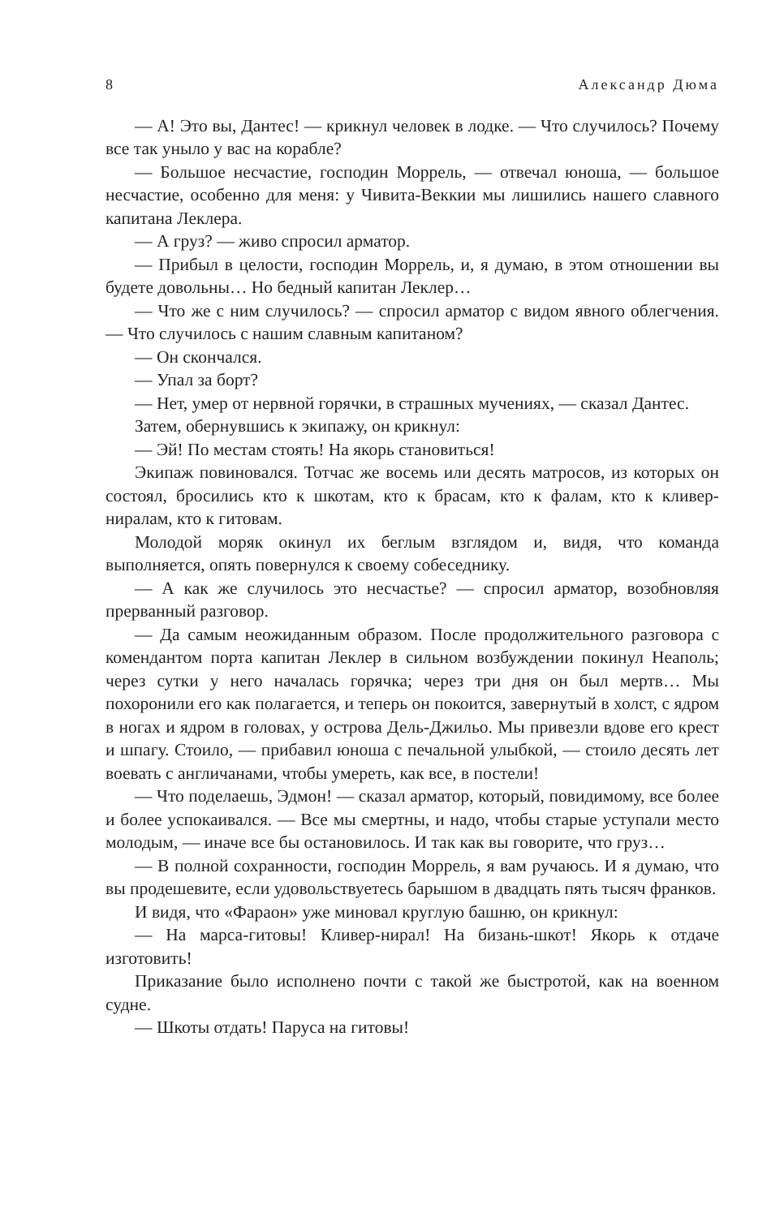8 Александр Дюма
— А! Это вы, Дантес! — крикнул человек в лодке. — Что случилось? Почему все так уныло у вас на корабле?
— Большое несчастие, господин Моррель, — отвечал юноша, — большое несчастие, особенно для меня: у Чивита-Веккии мы лишились нашего славного капитана Леклера.
— А груз? — живо спросил арматор.
— Прибыл в целости, господин Моррель, и, я думаю, в этом отношении вы будете довольны… Но бедный капитан Леклер…
— Что же с ним случилось? — спросил арматор с видом явного облегчения. — Что случилось с нашим славным капитаном?
— Он скончался.
— Упал за борт?
— Нет, умер от нервной горячки, в страшных мучениях, — сказал Дантес.
Затем, обернувшись к экипажу, он крикнул:
— Эй! По местам стоять! На якорь становиться!
Экипаж повиновался. Тотчас же восемь или десять матросов, из которых он состоял, бросились кто к шкотам, кто к брасам, кто к фалам, кто к кливер-ниралам, кто к гитовам.
Молодой моряк окинул их беглым взглядом и, видя, что команда выполняется, опять повернулся к своему собеседнику.
— А как же случилось это несчастье? — спросил арматор, возобновляя прерванный разговор.
— Да самым неожиданным образом. После продолжительного разговора с комендантом порта капитан Леклер в сильном возбуждении покинул Неаполь; через сутки у него началась горячка; через три дня он был мертв… Мы похоронили его как полагается, и теперь он покоится, завернутый в холст, с ядром в ногах и ядром в головах, у острова Дель-Джильо. Мы привезли вдове его крест и шпагу. Стоило, — прибавил юноша с печальной улыбкой, — стоило десять лет воевать с англичанами, чтобы умереть, как все, в постели!
— Что поделаешь, Эдмон! — сказал арматор, который, повидимому, все более и более успокаивался. — Все мы смертны, и надо, чтобы старые уступали место молодым, — иначе все бы остановилось. И так как вы говорите, что груз…
— В полной сохранности, господин Моррель, я вам ручаюсь. И я думаю, что вы продешевите, если удовольствуетесь барышом в двадцать пять тысяч франков.
И видя, что «Фараон» уже миновал круглую башню, он крикнул:
— На марса-гитовы! Кливер-нирал! На бизань-шкот! Якорь к отдаче изготовить!
Приказание было исполнено почти с такой же быстротой, как на военном судне.
— Шкоты отдать! Паруса на гитовы!